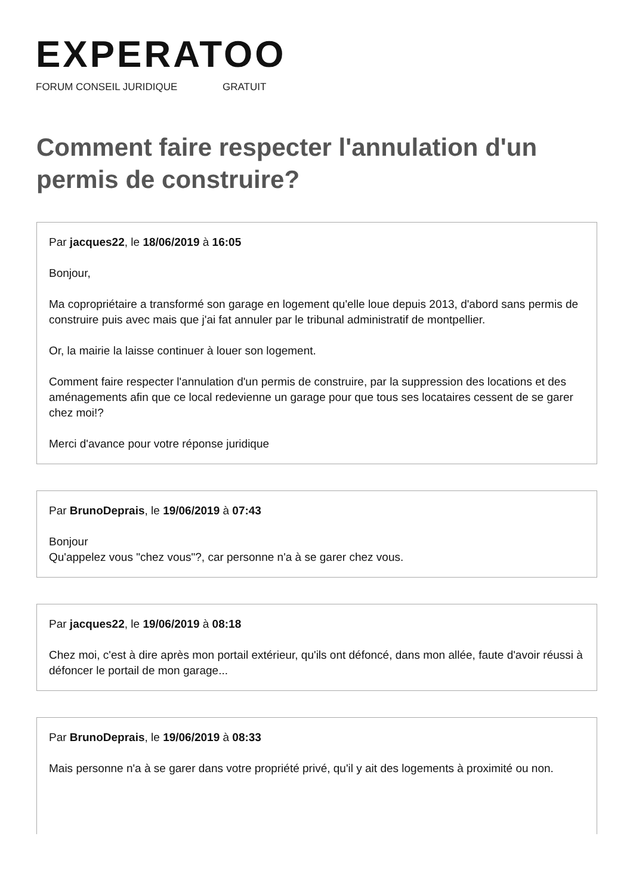EXPERATOO
FORUM CONSEIL JURIDIQUE GRATUIT
Comment faire respecter l'annulation d'un permis de construire?
Par jacques22, le 18/06/2019 à 16:05
Bonjour,
Ma copropriétaire a transformé son garage en logement qu'elle loue depuis 2013, d'abord sans permis de construire puis avec mais que j'ai fat annuler par le tribunal administratif de montpellier.
Or, la mairie la laisse continuer à louer son logement.
Comment faire respecter l'annulation d'un permis de construire, par la suppression des locations et des aménagements afin que ce local redevienne un garage pour que tous ses locataires cessent de se garer chez moi!?
Merci d'avance pour votre réponse juridique
Par BrunoDeprais, le 19/06/2019 à 07:43
Bonjour
Qu'appelez vous "chez vous"?, car personne n'a à se garer chez vous.
Par jacques22, le 19/06/2019 à 08:18
Chez moi, c'est à dire après mon portail extérieur, qu'ils ont défoncé, dans mon allée, faute d'avoir réussi à défoncer le portail de mon garage...
Par BrunoDeprais, le 19/06/2019 à 08:33
Mais personne n'a à se garer dans votre propriété privé, qu'il y ait des logements à proximité ou non.